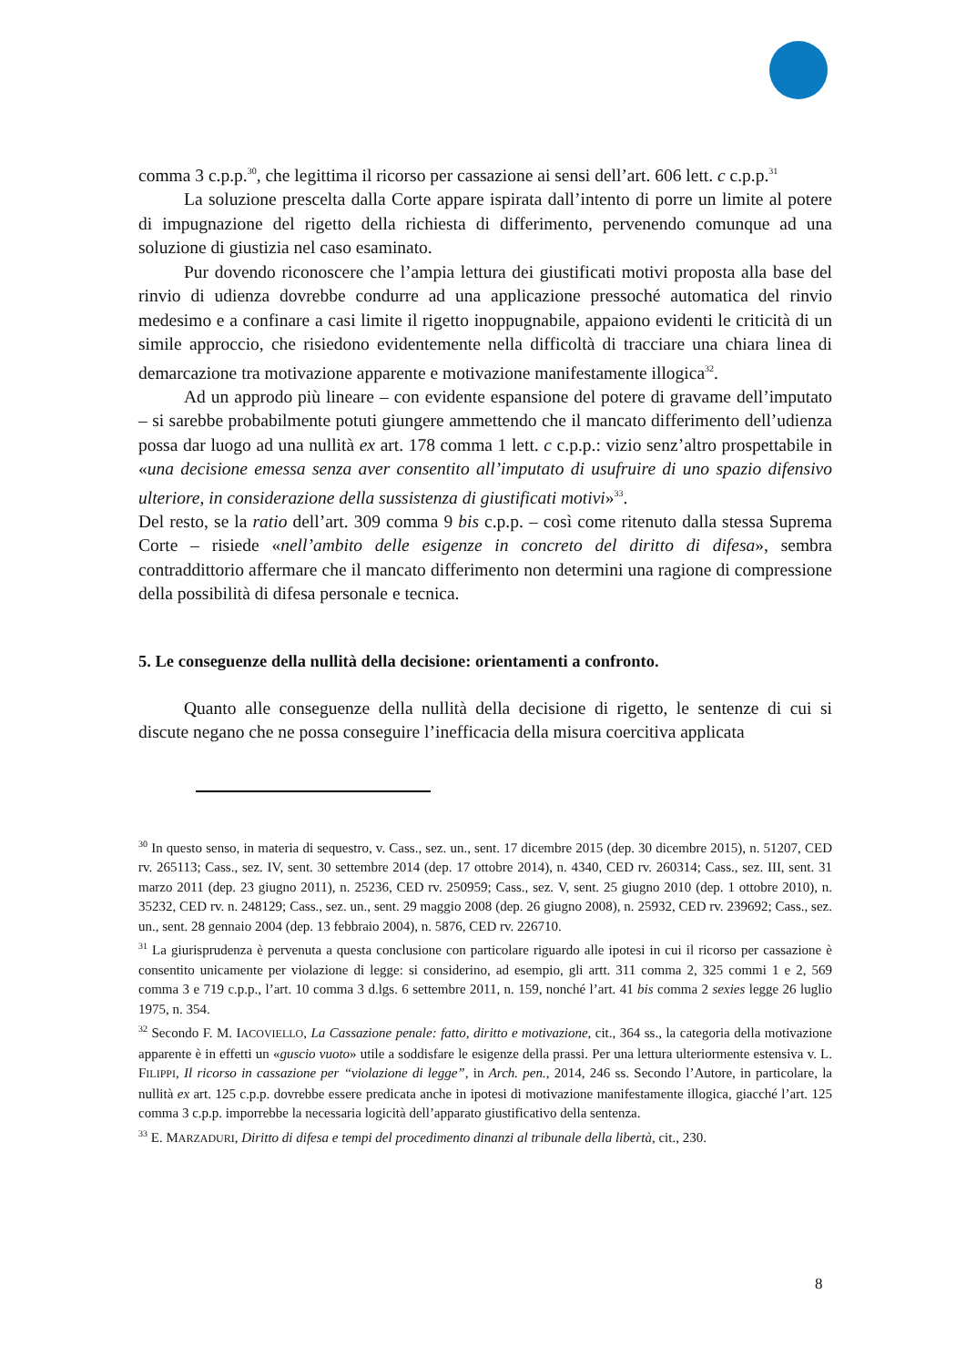comma 3 c.p.p.<sup>30</sup>, che legittima il ricorso per cassazione ai sensi dell’art. 606 lett. c c.p.p.<sup>31</sup>
La soluzione prescelta dalla Corte appare ispirata dall’intento di porre un limite al potere di impugnazione del rigetto della richiesta di differimento, pervenendo comunque ad una soluzione di giustizia nel caso esaminato.
Pur dovendo riconoscere che l’ampia lettura dei giustificati motivi proposta alla base del rinvio di udienza dovrebbe condurre ad una applicazione pressoché automatica del rinvio medesimo e a confinare a casi limite il rigetto inoppugnabile, appaiono evidenti le criticità di un simile approccio, che risiedono evidentemente nella difficoltà di tracciare una chiara linea di demarcazione tra motivazione apparente e motivazione manifestamente illogica<sup>32</sup>.
Ad un approdo più lineare – con evidente espansione del potere di gravame dell’imputato – si sarebbe probabilmente potuti giungere ammettendo che il mancato differimento dell’udienza possa dar luogo ad una nullità ex art. 178 comma 1 lett. c c.p.p.: vizio senz’altro prospettabile in «una decisione emessa senza aver consentito all’imputato di usufruire di uno spazio difensivo ulteriore, in considerazione della sussistenza di giustificati motivi»<sup>33</sup>.
Del resto, se la ratio dell’art. 309 comma 9 bis c.p.p. – così come ritenuto dalla stessa Suprema Corte – risiede «nell’ambito delle esigenze in concreto del diritto di difesa», sembra contraddittorio affermare che il mancato differimento non determini una ragione di compressione della possibilità di difesa personale e tecnica.
5. Le conseguenze della nullità della decisione: orientamenti a confronto.
Quanto alle conseguenze della nullità della decisione di rigetto, le sentenze di cui si discute negano che ne possa conseguire l’inefficacia della misura coercitiva applicata
<sup>30</sup> In questo senso, in materia di sequestro, v. Cass., sez. un., sent. 17 dicembre 2015 (dep. 30 dicembre 2015), n. 51207, CED rv. 265113; Cass., sez. IV, sent. 30 settembre 2014 (dep. 17 ottobre 2014), n. 4340, CED rv. 260314; Cass., sez. III, sent. 31 marzo 2011 (dep. 23 giugno 2011), n. 25236, CED rv. 250959; Cass., sez. V, sent. 25 giugno 2010 (dep. 1 ottobre 2010), n. 35232, CED rv. n. 248129; Cass., sez. un., sent. 29 maggio 2008 (dep. 26 giugno 2008), n. 25932, CED rv. 239692; Cass., sez. un., sent. 28 gennaio 2004 (dep. 13 febbraio 2004), n. 5876, CED rv. 226710.
<sup>31</sup> La giurisprudenza è pervenuta a questa conclusione con particolare riguardo alle ipotesi in cui il ricorso per cassazione è consentito unicamente per violazione di legge: si considerino, ad esempio, gli artt. 311 comma 2, 325 commi 1 e 2, 569 comma 3 e 719 c.p.p., l’art. 10 comma 3 d.lgs. 6 settembre 2011, n. 159, nonché l’art. 41 bis comma 2 sexies legge 26 luglio 1975, n. 354.
<sup>32</sup> Secondo F. M. IACOVIELLO, La Cassazione penale: fatto, diritto e motivazione, cit., 364 ss., la categoria della motivazione apparente è in effetti un «guscio vuoto» utile a soddisfare le esigenze della prassi. Per una lettura ulteriormente estensiva v. L. FILIPPI, Il ricorso in cassazione per “violazione di legge”, in Arch. pen., 2014, 246 ss. Secondo l’Autore, in particolare, la nullità ex art. 125 c.p.p. dovrebbe essere predicata anche in ipotesi di motivazione manifestamente illogica, giacché l’art. 125 comma 3 c.p.p. imporrebbe la necessaria logicità dell’apparato giustificativo della sentenza.
<sup>33</sup> E. MARZADURI, Diritto di difesa e tempi del procedimento dinanzi al tribunale della libertà, cit., 230.
8